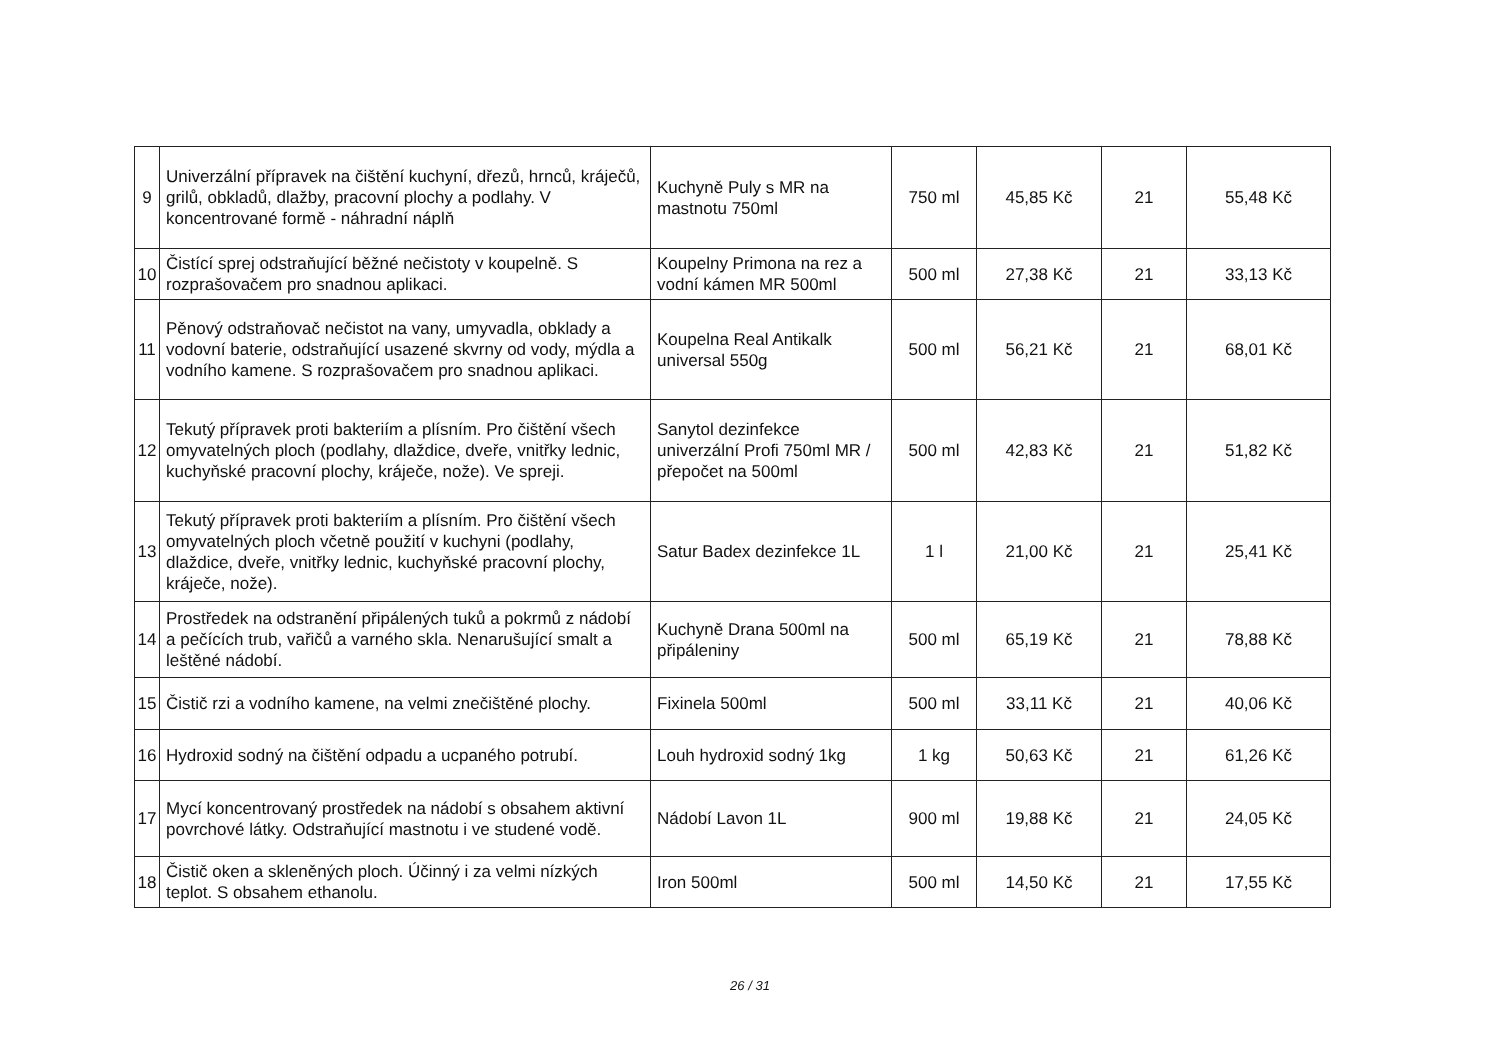| 9 | Univerzální přípravek na čištění kuchyní, dřezů, hrnců, kráječů, grilů, obkladů, dlažby, pracovní plochy a podlahy. V koncentrované formě - náhradní náplň | Kuchyně Puly s MR na mastnotu 750ml | 750 ml | 45,85 Kč | 21 | 55,48 Kč |
| 10 | Čistící sprej odstraňující běžné nečistoty v koupelně. S rozprašovačem pro snadnou aplikaci. | Koupelny Primona na rez a vodní kámen MR 500ml | 500 ml | 27,38 Kč | 21 | 33,13 Kč |
| 11 | Pěnový odstraňovač nečistot na vany, umyvadla, obklady a vodovní baterie, odstraňující usazené skvrny od vody, mýdla a vodního kamene. S rozprašovačem pro snadnou aplikaci. | Koupelna Real Antikalk universal 550g | 500 ml | 56,21 Kč | 21 | 68,01 Kč |
| 12 | Tekutý přípravek proti bakteriím a plísním. Pro čištění všech omyvatelných ploch (podlahy, dlaždice, dveře, vnitřky lednic, kuchyňské pracovní plochy, kráječe, nože). Ve spreji. | Sanytol dezinfekce univerzální Profi 750ml MR / přepočet na 500ml | 500 ml | 42,83 Kč | 21 | 51,82 Kč |
| 13 | Tekutý přípravek proti bakteriím a plísním. Pro čištění všech omyvatelných ploch včetně použití v kuchyni (podlahy, dlaždice, dveře, vnitřky lednic, kuchyňské pracovní plochy, kráječe, nože). | Satur Badex dezinfekce 1L | 1 l | 21,00 Kč | 21 | 25,41 Kč |
| 14 | Prostředek na odstranění připálených tuků a pokrmů z nádobí a pečících trub, vařičů a varného skla. Nenarušující smalt a leštěné nádobí. | Kuchyně Drana 500ml na připáleniny | 500 ml | 65,19 Kč | 21 | 78,88 Kč |
| 15 | Čistič rzi a vodního kamene, na velmi znečištěné plochy. | Fixinela 500ml | 500 ml | 33,11 Kč | 21 | 40,06 Kč |
| 16 | Hydroxid sodný na čištění odpadu a ucpaného potrubí. | Louh hydroxid sodný 1kg | 1 kg | 50,63 Kč | 21 | 61,26 Kč |
| 17 | Mycí koncentrovaný prostředek na nádobí s obsahem aktivní povrchové látky. Odstraňující mastnotu i ve studené vodě. | Nádobí Lavon 1L | 900 ml | 19,88 Kč | 21 | 24,05 Kč |
| 18 | Čistič oken a skleněných ploch. Účinný i za velmi nízkých teplot. S obsahem ethanolu. | Iron 500ml | 500 ml | 14,50 Kč | 21 | 17,55 Kč |
26 / 31